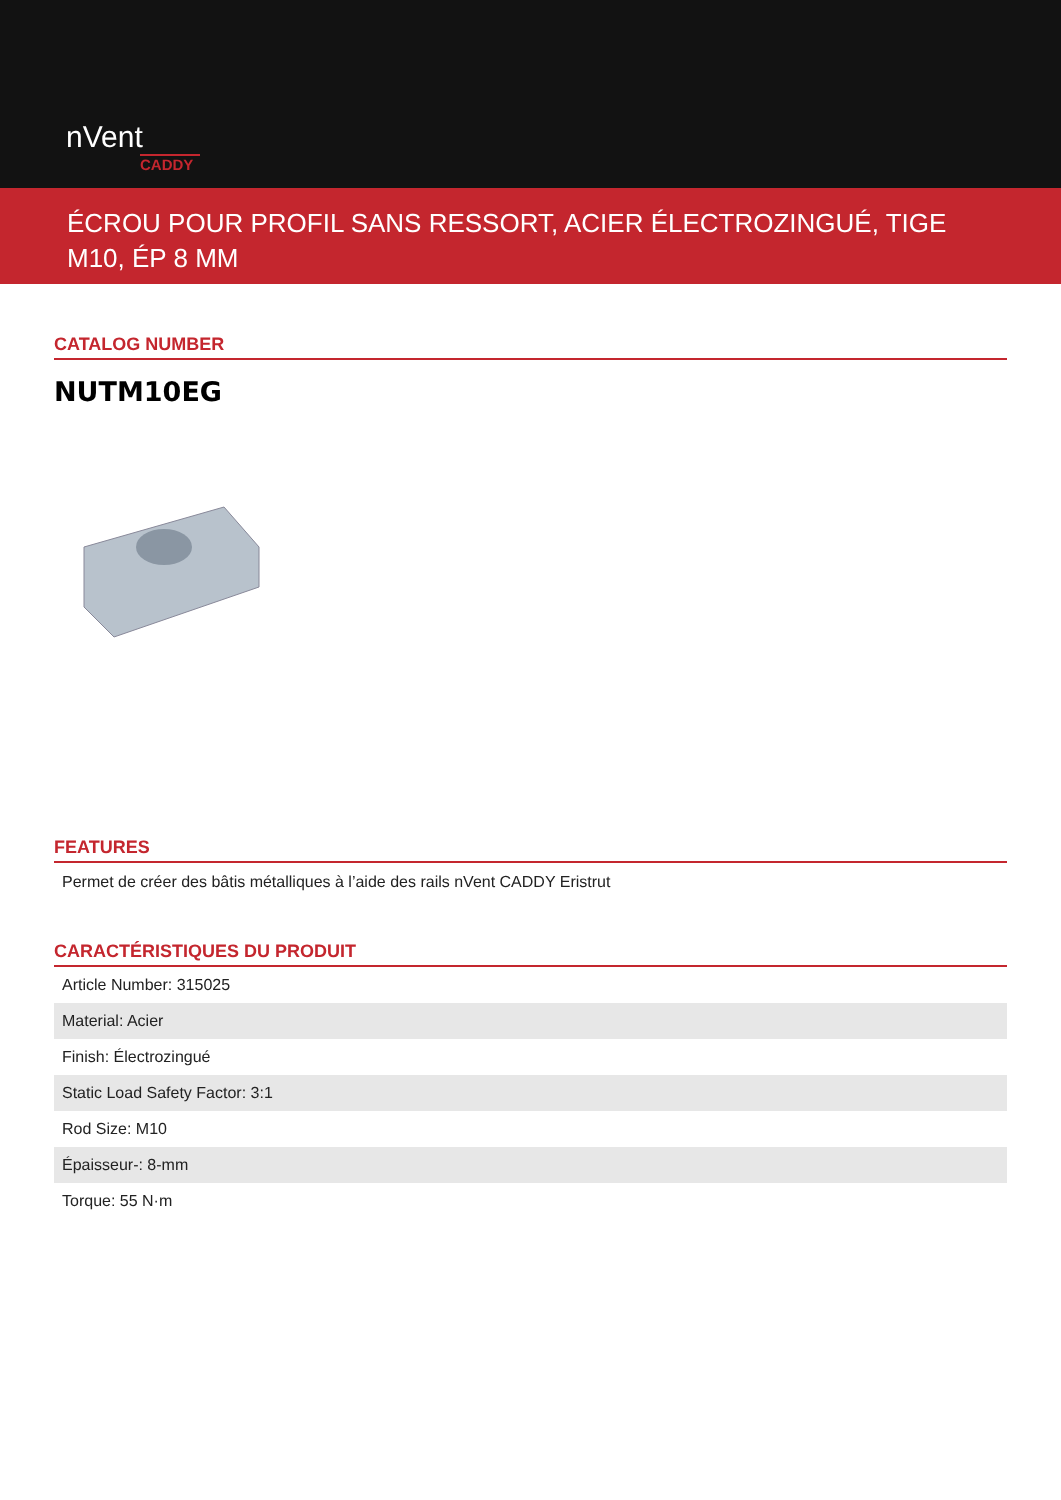nVent
CADDY
ÉCROU POUR PROFIL SANS RESSORT, ACIER ÉLECTROZINGUÉ, TIGE M10, ÉP 8 MM
CATALOG NUMBER
NUTM10EG
FEATURES
Permet de créer des bâtis métalliques à l’aide des rails nVent CADDY Eristrut
CARACTÉRISTIQUES DU PRODUIT
| Article Number: 315025 |
| Material: Acier |
| Finish: Électrozingué |
| Static Load Safety Factor: 3:1 |
| Rod Size: M10 |
| Épaisseur-: 8-mm |
| Torque: 55 N·m |